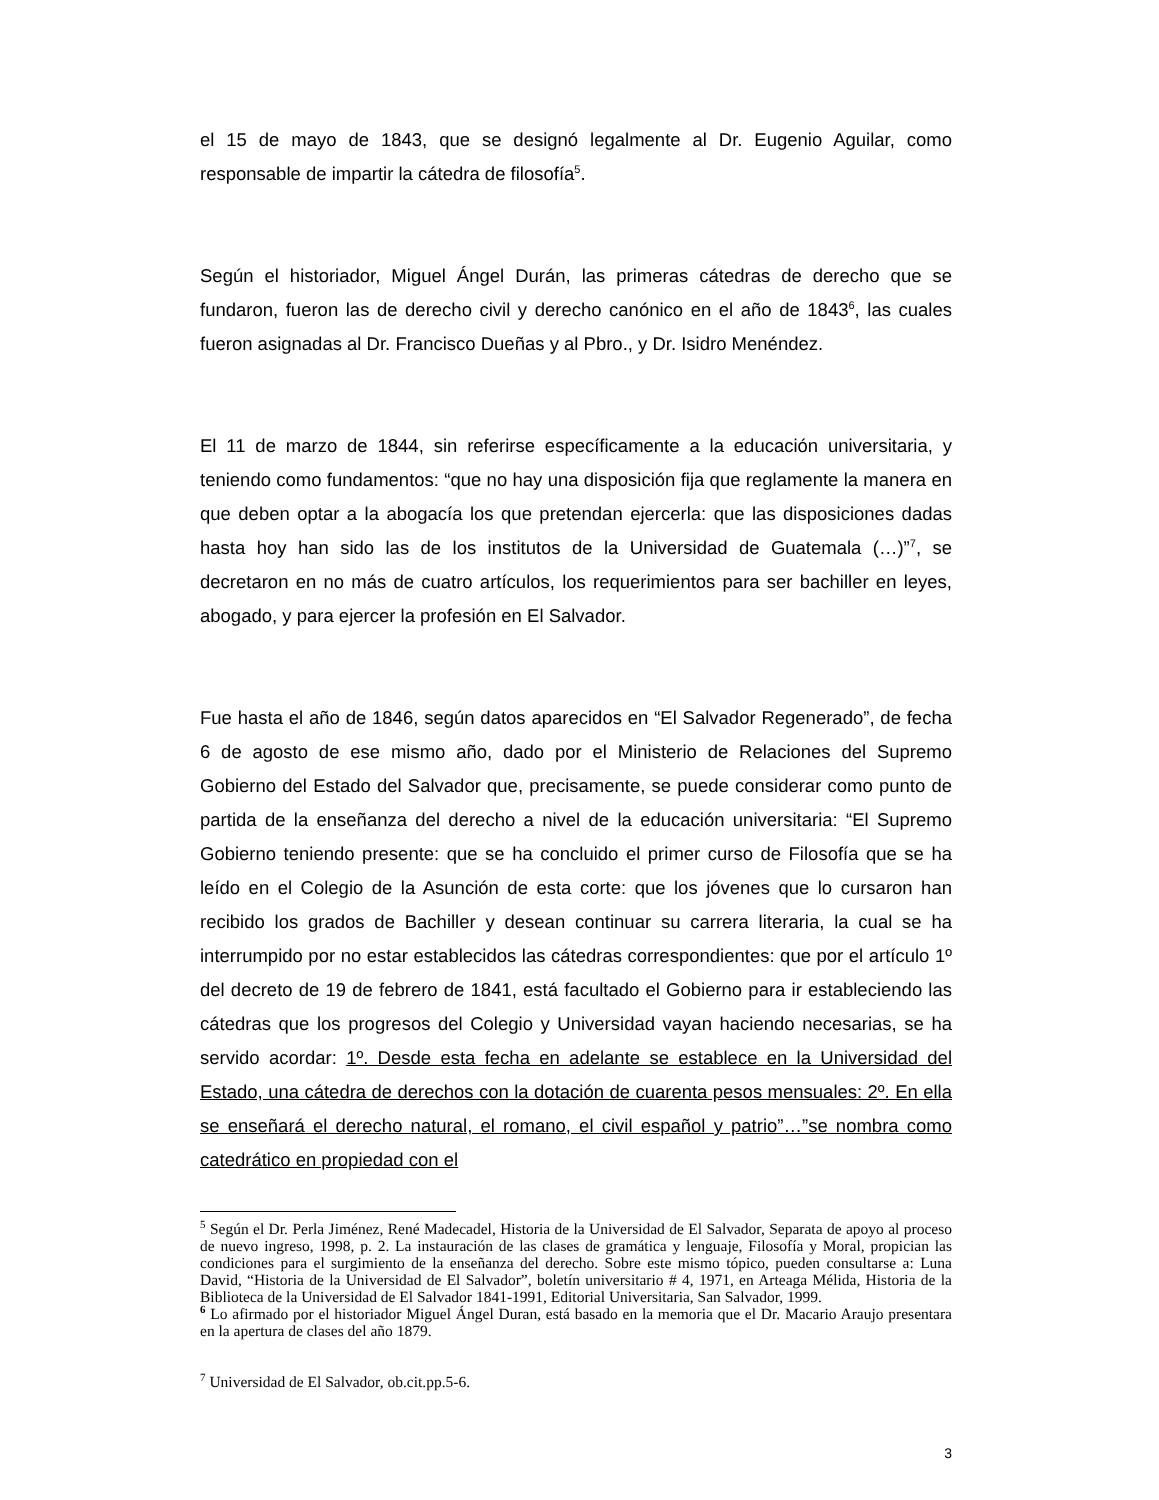el 15 de mayo de 1843, que se designó legalmente al Dr. Eugenio Aguilar, como responsable de impartir la cátedra de filosofía<sup>5</sup>.
Según el historiador, Miguel Ángel Durán, las primeras cátedras de derecho que se fundaron, fueron las de derecho civil y derecho canónico en el año de 1843<sup>6</sup>, las cuales fueron asignadas al Dr. Francisco Dueñas y al Pbro., y Dr. Isidro Menéndez.
El 11 de marzo de 1844, sin referirse específicamente a la educación universitaria, y teniendo como fundamentos: “que no hay una disposición fija que reglamente la manera en que deben optar a la abogacía los que pretendan ejercerla: que las disposiciones dadas hasta hoy han sido las de los institutos de la Universidad de Guatemala (…)”<sup>7</sup>, se decretaron en no más de cuatro artículos, los requerimientos para ser bachiller en leyes, abogado, y para ejercer la profesión en El Salvador.
Fue hasta el año de 1846, según datos aparecidos en “El Salvador Regenerado”, de fecha 6 de agosto de ese mismo año, dado por el Ministerio de Relaciones del Supremo Gobierno del Estado del Salvador que, precisamente, se puede considerar como punto de partida de la enseñanza del derecho a nivel de la educación universitaria: “El Supremo Gobierno teniendo presente: que se ha concluido el primer curso de Filosofía que se ha leído en el Colegio de la Asunción de esta corte: que los jóvenes que lo cursaron han recibido los grados de Bachiller y desean continuar su carrera literaria, la cual se ha interrumpido por no estar establecidos las cátedras correspondientes: que por el artículo 1º del decreto de 19 de febrero de 1841, está facultado el Gobierno para ir estableciendo las cátedras que los progresos del Colegio y Universidad vayan haciendo necesarias, se ha servido acordar: 1º. Desde esta fecha en adelante se establece en la Universidad del Estado, una cátedra de derechos con la dotación de cuarenta pesos mensuales: 2º. En ella se enseñará el derecho natural, el romano, el civil español y patrio”…”se nombra como catedrático en propiedad con el
<sup>5</sup> Según el Dr. Perla Jiménez, René Madecadel, Historia de la Universidad de El Salvador, Separata de apoyo al proceso de nuevo ingreso, 1998, p. 2. La instauración de las clases de gramática y lenguaje, Filosofía y Moral, propician las condiciones para el surgimiento de la enseñanza del derecho. Sobre este mismo tópico, pueden consultarse a: Luna David, “Historia de la Universidad de El Salvador”, boletín universitario # 4, 1971, en Arteaga Mélida, Historia de la Biblioteca de la Universidad de El Salvador 1841-1991, Editorial Universitaria, San Salvador, 1999.
<sup>6</sup> Lo afirmado por el historiador Miguel Ángel Duran, está basado en la memoria que el Dr. Macario Araujo presentara en la apertura de clases del año 1879.
<sup>7</sup> Universidad de El Salvador, ob.cit.pp.5-6.
3